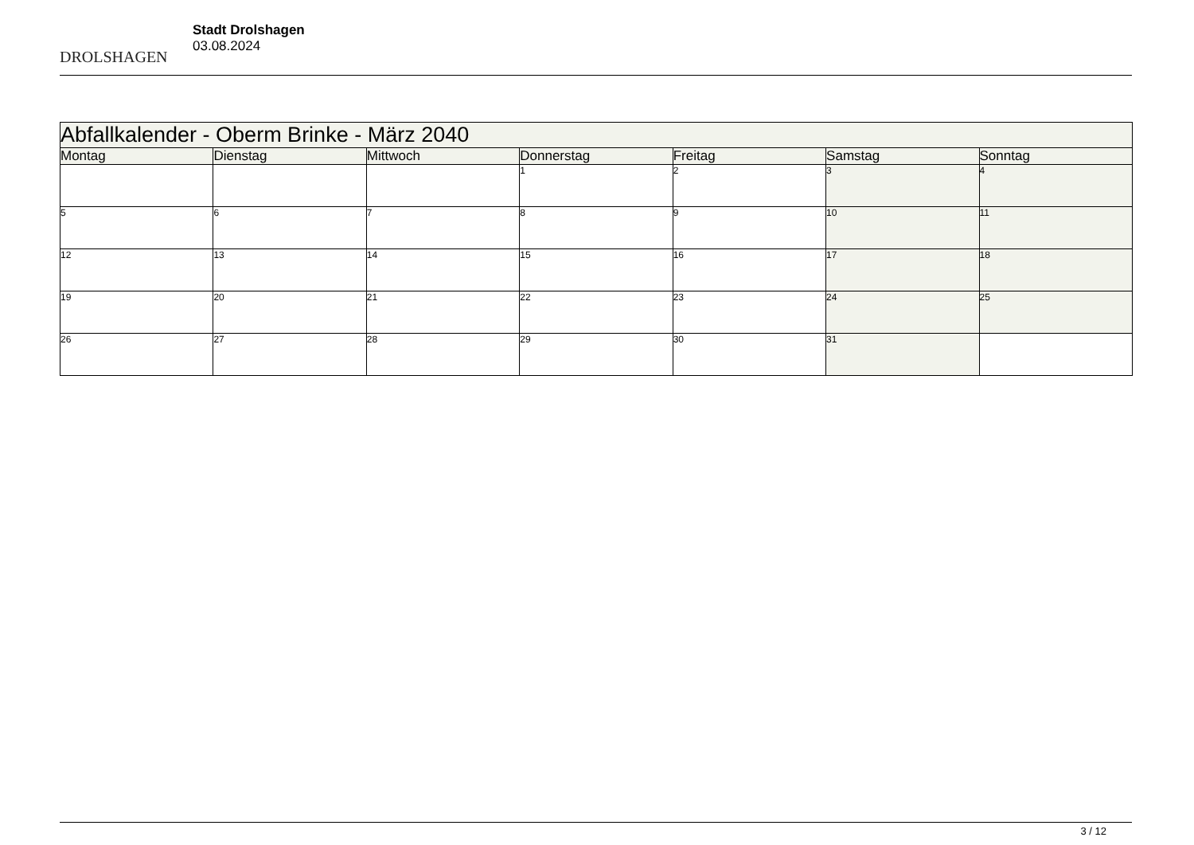DROLSHAGEN
Stadt Drolshagen
03.08.2024
| Abfallkalender - Oberm Brinke - März 2040 | | | | | | |
| --- | --- | --- | --- | --- | --- | --- |
| Montag | Dienstag | Mittwoch | Donnerstag | Freitag | Samstag | Sonntag |
| | | | 1 | 2 | 3 | 4 |
| 5 | 6 | 7 | 8 | 9 | 10 | 11 |
| 12 | 13 | 14 | 15 | 16 | 17 | 18 |
| 19 | 20 | 21 | 22 | 23 | 24 | 25 |
| 26 | 27 | 28 | 29 | 30 | 31 | |
3 / 12